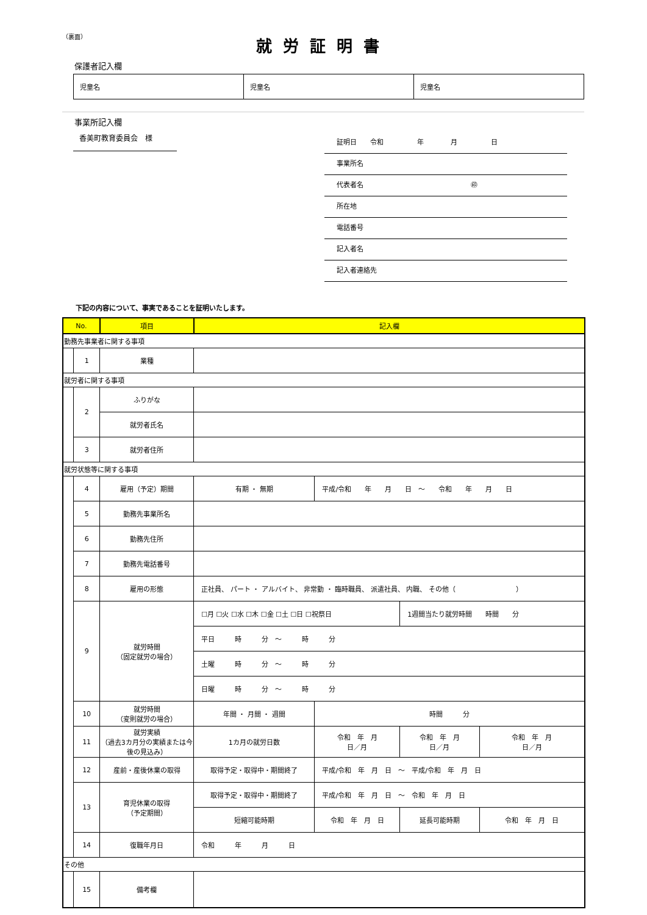（裏面）
就労証明書
保護者記入欄
| 児童名 | 児童名 | 児童名 |
事業所記入欄
香美町教育委員会　様
証明日　　令和　　　　　年　　　　月　　　　　日
事業所名
代表者名　　　　　　　　　　　　　　　　㊞
所在地
電話番号
記入者名
記入者連絡先
下記の内容について、事実であることを証明いたします。
| No. | | 項目 | 記入欄 | | | |
| --- | --- | --- | --- | --- | --- | --- |
| 勤務先事業者に関する事項 | | | | | | |
| | 1 | 業種 | | | | |
| 就労者に関する事項 | | | | | | |
| | 2 | ふりがな | | | | |
| | | 就労者氏名 | | | | |
| | 3 | 就労者住所 | | | | |
| 就労状態等に関する事項 | | | | | | |
| | 4 | 雇用（予定）期間 | 有期 ・ 無期 | 平成/令和 年 月 日 ～ 令和 年 月 日 | | |
| | 5 | 勤務先事業所名 | | | | |
| | 6 | 勤務先住所 | | | | |
| | 7 | 勤務先電話番号 | | | | |
| | 8 | 雇用の形態 | 正社員、 パート ・ アルバイト、 非常勤 ・ 臨時職員、 派遣社員、 内職、 その他（ ） | | | |
| | 9 | 就労時間 （固定就労の場合） | ☐月 ☐火 ☐水 ☐木 ☐金 ☐土 ☐日 ☐祝祭日 | | 1週間当たり就労時間 時間 分 | |
| | | | 平日 時 分 ～ 時 分 | | | |
| | | | 土曜 時 分 ～ 時 分 | | | |
| | | | 日曜 時 分 ～ 時 分 | | | |
| | 10 | 就労時間 （変則就労の場合） | 年間 ・ 月間 ・ 週間 | 時間 分 | | |
| | 11 | 就労実績 （過去3カ月分の実績または今後の見込み） | 1カ月の就労日数 | 令和 年 月 日／月 | 令和 年 月 日／月 | 令和 年 月 日／月 |
| | 12 | 産前・産後休業の取得 | 取得予定・取得中・期間終了 | 平成/令和 年 月 日 ～ 平成/令和 年 月 日 | | |
| | 13 | 育児休業の取得 （予定期間） | 取得予定・取得中・期間終了 | 平成/令和 年 月 日 ～ 令和 年 月 日 | | |
| | | | 短縮可能時期 | 令和 年 月 日 | 延長可能時期 | 令和 年 月 日 |
| | 14 | 復職年月日 | 令和 年 月 日 | | | |
| その他 | | | | | | |
| | 15 | 備考欄 | | | | |